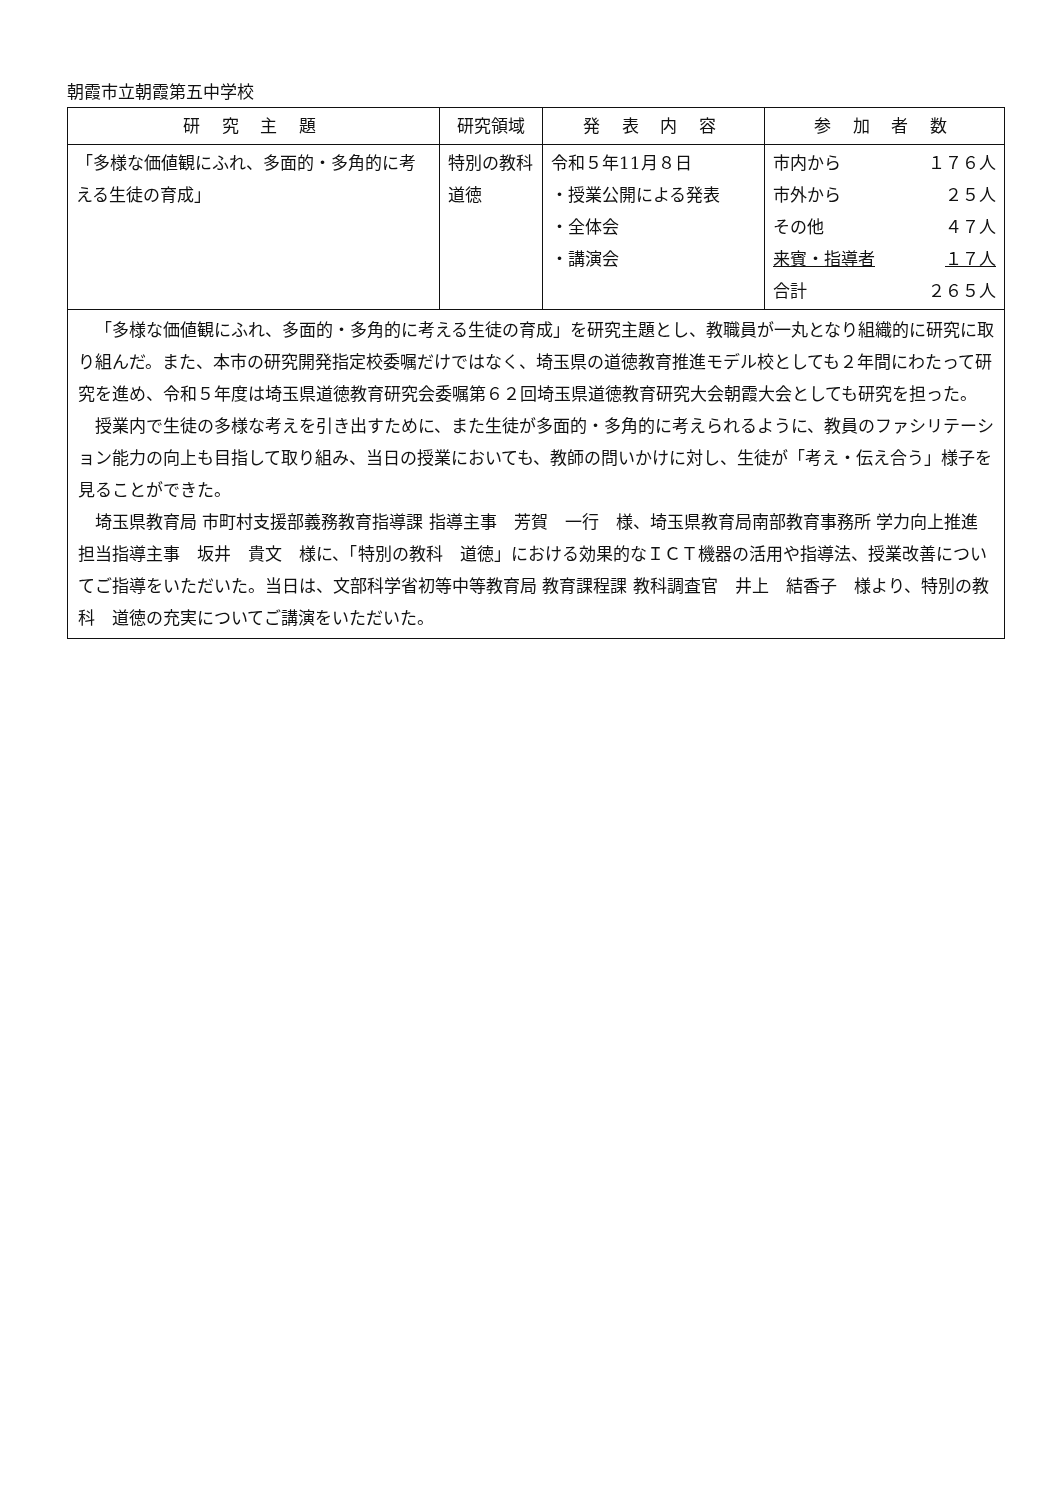朝霞市立朝霞第五中学校
| 研 究 主 題 | 研究領域 | 発 表 内 容 | 参 加 者 数 |
| --- | --- | --- | --- |
| 「多様な価値観にふれ、多面的・多角的に考える生徒の育成」 | 特別の教科 道徳 | 令和５年11月８日 ・授業公開による発表 ・全体会 ・講演会 | 市内から １７６人 市外から ２５人 その他 ４７人 来賓・指導者 １７人 合計 ２６５人 |
| 「多様な価値観にふれ、多面的・多角的に考える生徒の育成」を研究主題とし、教職員が一丸となり組織的に研究に取り組んだ。また、本市の研究開発指定校委嘱だけではなく、埼玉県の道徳教育推進モデル校としても２年間にわたって研究を進め、令和５年度は埼玉県道徳教育研究会委嘱第６２回埼玉県道徳教育研究大会朝霞大会としても研究を担った。 授業内で生徒の多様な考えを引き出すために、また生徒が多面的・多角的に考えられるように、教員のファシリテーション能力の向上も目指して取り組み、当日の授業においても、教師の問いかけに対し、生徒が「考え・伝え合う」様子を見ることができた。 埼玉県教育局 市町村支援部義務教育指導課 指導主事 芳賀 一行 様、埼玉県教育局南部教育事務所 学力向上推進担当指導主事 坂井 貴文 様に、「特別の教科 道徳」における効果的なＩＣＴ機器の活用や指導法、授業改善についてご指導をいただいた。当日は、文部科学省初等中等教育局 教育課程課 教科調査官 井上 結香子 様より、特別の教科 道徳の充実についてご講演をいただいた。 | | | |